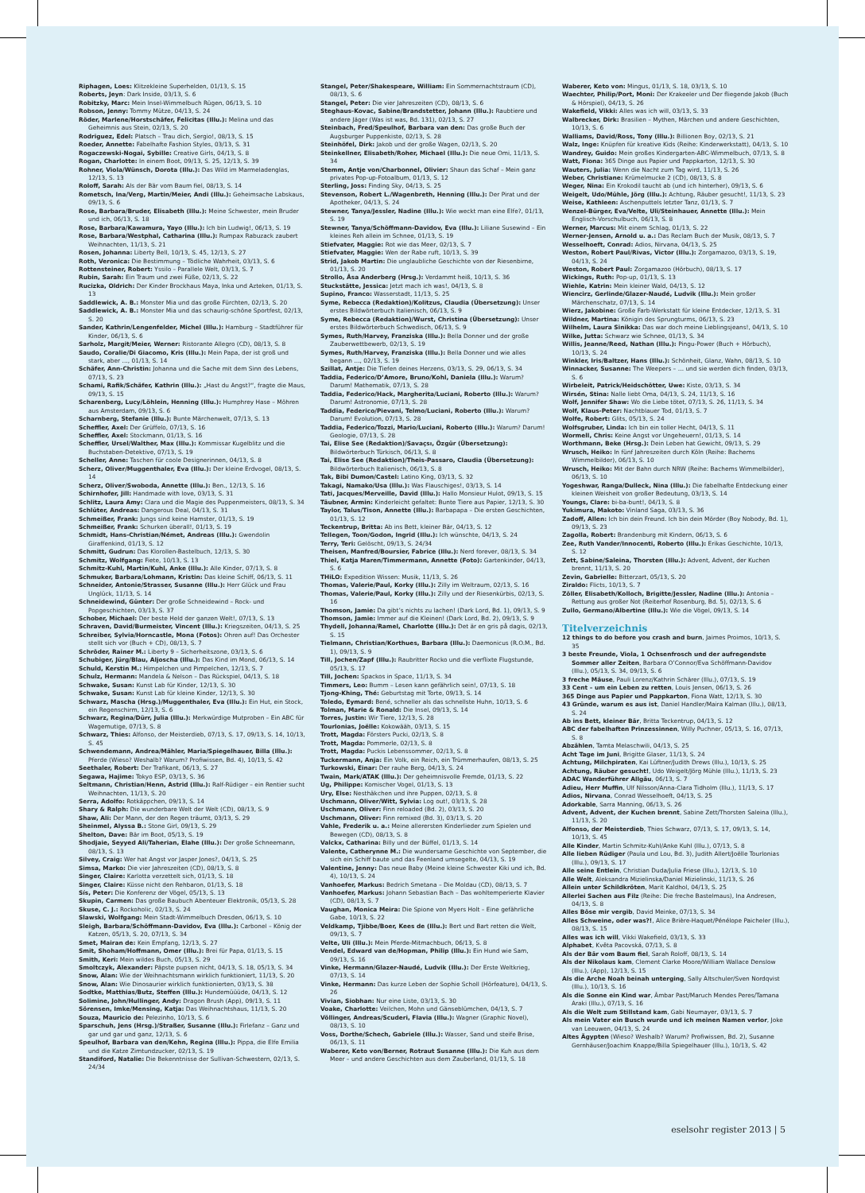Riphagen, Loes: Klitzekleine Superhelden, 01/13, S. 15
Roberts, Jeyn: Dark Inside, 03/13, S. 6
Robitzky, Marc: Mein Insel-Wimmelbuch Rügen, 06/13, S. 10
Robson, Jenny: Tommy Mütze, 04/13, S. 24
Röder, Marlene/Horstschäfer, Felicitas (Illu.): Melina und das Geheimnis aus Stein, 02/13, S. 20
Rodriguez, Edel: Platsch – Trau dich, Sergio!, 08/13, S. 15
Roeder, Annette: Fabelhafte Fashion Styles, 03/13, S. 31
Rogaczewski-Nogai, Sybille: Creative Girls, 04/13, S. 8
Rogan, Charlotte: In einem Boot, 09/13, S. 25, 12/13, S. 39
Rohner, Viola/Wünsch, Dorota (Illu.): Das Wild im Marmeladenglas, 12/13, S. 13
Roloff, Sarah: Als der Bär vom Baum fiel, 08/13, S. 14
Rometsch, Ina/Verg, Martin/Meier, Andi (Illu.): Geheimsache Labskaus, 09/13, S. 6
Rose, Barbara/Bruder, Elisabeth (Illu.): Meine Schwester, mein Bruder und ich, 06/13, S. 18
Rose, Barbara/Kawamura, Yayo (Illu.): Ich bin Ludwig!, 06/13, S. 19
Rose, Barbara/Westphal, Catharina (Illu.): Rumpax Rabuzack zaubert Weihnachten, 11/13, S. 21
Rosen, Johanna: Liberty Bell, 10/13, S. 45, 12/13, S. 27
Roth, Veronica: Die Bestimmung – Tödliche Wahrheit, 03/13, S. 6
Rottensteiner, Robert: Yssilo – Parallele Welt, 03/13, S. 7
Rubin, Sarah: Ein Traum und zwei Füße, 02/13, S. 22
Rucizka, Oldrich: Der Kinder Brockhaus Maya, Inka und Azteken, 01/13, S. 13
Saddlewick, A. B.: Monster Mia und das große Fürchten, 02/13, S. 20
Saddlewick, A. B.: Monster Mia und das schaurig-schöne Sportfest, 02/13, S. 20
Sander, Kathrin/Lengenfelder, Michel (Illu.): Hamburg – Stadtführer für Kinder, 06/13, S. 6
Sarholz, Margit/Meier, Werner: Ristorante Allegro (CD), 08/13, S. 8
Saudo, Coralie/Di Giacomo, Kris (Illu.): Mein Papa, der ist groß und stark, aber …, 01/13, S. 14
Schäfer, Ann-Christin: Johanna und die Sache mit dem Sinn des Lebens, 07/13, S. 23
Schami, Rafik/Schäfer, Kathrin (Illu.): „Hast du Angst?“, fragte die Maus, 09/13, S. 15
Scharenberg, Lucy/Löhlein, Henning (Illu.): Humphrey Hase – Möhren aus Amsterdam, 09/13, S. 6
Scharnberg, Stefanie (Illu.): Bunte Märchenwelt, 07/13, S. 13
Scheffler, Axel: Der Grüffelo, 07/13, S. 16
Scheffler, Axel: Stockmann, 01/13, S. 16
Scheffler, Ursel/Walther, Max (Illu.): Kommissar Kugelblitz und die Buchstaben-Detektive, 07/13, S. 19
Scheller, Anne: Taschen für coole Designerinnen, 04/13, S. 8
Scherz, Oliver/Muggenthaler, Eva (Illu.): Der kleine Erdvogel, 08/13, S. 14
Scherz, Oliver/Swoboda, Annette (Illu.): Ben., 12/13, S. 16
Schirnhofer, Jill: Handmade with love, 03/13, S. 31
Schlitz, Laura Amy: Clara und die Magie des Puppenmeisters, 08/13, S. 34
Schlüter, Andreas: Dangerous Deal, 04/13, S. 31
Schmeißer, Frank: Jungs sind keine Hamster, 01/13, S. 19
Schmeißer, Frank: Schurken überall!, 01/13, S. 19
Schmidt, Hans-Christian/Német, Andreas (Illu.): Gwendolin Giraffenkind, 01/13, S. 12
Schmitt, Gudrun: Das Klorollen-Bastelbuch, 12/13, S. 30
Schmitz, Wolfgang: Fiete, 10/13, S. 13
Schmitz-Kuhl, Martin/Kuhl, Anke (Illu.): Alle Kinder, 07/13, S. 8
Schmuker, Barbara/Lohmann, Kristin: Das kleine Schiff, 06/13, S. 11
Schneider, Antonie/Strasser, Susanne (Illu.): Herr Glück und Frau Unglück, 11/13, S. 14
Schneidewind, Günter: Der große Schneidewind – Rock- und Popgeschichten, 03/13, S. 37
Schober, Michael: Der beste Held der ganzen Welt!, 07/13, S. 13
Schraven, David/Burmeister, Vincent (Illu.): Kriegszeiten, 04/13, S. 25
Schreiber, Sylvia/Horncastle, Mona (Fotos): Ohren auf! Das Orchester stellt sich vor (Buch + CD), 08/13, S. 7
Schröder, Rainer M.: Liberty 9 – Sicherheitszone, 03/13, S. 6
Schubiger, Jürg/Blau, Aljoscha (Illu.): Das Kind im Mond, 06/13, S. 14
Schuld, Kerstin M.: Himpelchen und Pimpelchen, 12/13, S. 7
Schulz, Hermann: Mandela & Nelson – Das Rückspiel, 04/13, S. 18
Schwake, Susan: Kunst Lab für Kinder, 12/13, S. 30
Schwake, Susan: Kunst Lab für kleine Kinder, 12/13, S. 30
Schwarz, Mascha (Hrsg.)/Muggenthaler, Eva (Illu.): Ein Hut, ein Stock, ein Regenschirm, 12/13, S. 6
Schwarz, Regina/Dürr, Julia (Illu.): Merkwürdige Mutproben – Ein ABC für Wagemutige, 07/13, S. 8
Schwarz, Thies: Alfonso, der Meisterdieb, 07/13, S. 17, 09/13, S. 14, 10/13, S. 45
Schwendemann, Andrea/Mähler, Maria/Spiegelhauer, Billa (Illu.): Pferde (Wieso? Weshalb? Warum? Profiwissen, Bd. 4), 10/13, S. 42
Seethaler, Robert: Der Trafikant, 06/13, S. 27
Segawa, Hajime: Tokyo ESP, 03/13, S. 36
Seltmann, Christian/Henn, Astrid (Illu.): Ralf-Rüdiger – ein Rentier sucht Weihnachten, 11/13, S. 20
Serra, Adolfo: Rotkäppchen, 09/13, S. 14
Shary & Ralph: Die wunderbare Welt der Welt (CD), 08/13, S. 9
Shaw, Ali: Der Mann, der den Regen träumt, 03/13, S. 29
Sheinmel, Alyssa B.: Stone Girl, 09/13, S. 29
Shelton, Dave: Bär im Boot, 05/13, S. 19
Shodjaie, Seyyed Ali/Taherian, Elahe (Illu.): Der große Schneemann, 08/13, S. 13
Silvey, Craig: Wer hat Angst vor Jasper Jones?, 04/13, S. 25
Simsa, Marko: Die vier Jahreszeiten (CD), 08/13, S. 8
Singer, Claire: Karlotta verzettelt sich, 01/13, S. 18
Singer, Claire: Küsse nicht den Rehbaron, 01/13, S. 18
Sís, Peter: Die Konferenz der Vögel, 05/13, S. 13
Skupin, Carmen: Das große Baubuch Abenteuer Elektronik, 05/13, S. 28
Skuse, C. J.: Rockoholic, 02/13, S. 24
Slawski, Wolfgang: Mein Stadt-Wimmelbuch Dresden, 06/13, S. 10
Sleigh, Barbara/Schöffmann-Davidov, Eva (Illu.): Carbonel – König der Katzen, 05/13, S. 20, 07/13, S. 34
Smet, Mairan de: Kein Empfang, 12/13, S. 27
Smit, Shoham/Hoffmann, Omer (Illu.): Brei für Papa, 01/13, S. 15
Smith, Keri: Mein wildes Buch, 05/13, S. 29
Smoltczyk, Alexander: Päpste pupsen nicht, 04/13, S. 18, 05/13, S. 34
Snow, Alan: Wie der Weihnachtsmann wirklich funktioniert, 11/13, S. 20
Snow, Alan: Wie Dinosaurier wirklich funktionierten, 03/13, S. 38
Sodtke, Matthias/Butz, Steffen (Illu.): Hundemüüüde, 04/13, S. 12
Solimine, John/Hullinger, Andy: Dragon Brush (App), 09/13, S. 11
Sörensen, Imke/Mensing, Katja: Das Weihnachtshaus, 11/13, S. 20
Souza, Mauricio de: Pelezinho, 10/13, S. 6
Sparschuh, Jens (Hrsg.)/Straßer, Susanne (Illu.): Firlefanz – Ganz und gar und gar und ganz, 12/13, S. 6
Speulhof, Barbara van den/Kehn, Regina (Illu.): Pippa, die Elfe Emilia und die Katze Zimtundzucker, 02/13, S. 19
Standiford, Natalie: Die Bekenntnisse der Sullivan-Schwestern, 02/13, S. 24/34
Stangel, Peter/Shakespeare, William: Ein Sommernachtstraum (CD), 08/13, S. 6
Stangel, Peter: Die vier Jahreszeiten (CD), 08/13, S. 6
Steghaus-Kovac, Sabine/Brandstetter, Johann (Illu.): Raubtiere und andere Jäger (Was ist was, Bd. 131), 02/13, S. 27
Steinbach, Fred/Speulhof, Barbara van den: Das große Buch der Augsburger Puppenkiste, 02/13, S. 28
Steinhöfel, Dirk: Jakob und der große Wagen, 02/13, S. 20
Steinkellner, Elisabeth/Roher, Michael (Illu.): Die neue Omi, 11/13, S. 34
Stemm, Antje von/Charbonnel, Olivier: Shaun das Schaf – Mein ganz privates Pop-up-Fotoalbum, 01/13, S. 12
Sterling, Joss: Finding Sky, 04/13, S. 25
Stevenson, Robert L./Wagenbreth, Henning (Illu.): Der Pirat und der Apotheker, 04/13, S. 24
Stewner, Tanya/Jessler, Nadine (Illu.): Wie weckt man eine Elfe?, 01/13, S. 19
Stewner, Tanya/Schöffmann-Davidov, Eva (Illu.): Liliane Susewind – Ein kleines Reh allein im Schnee, 01/13, S. 19
Stiefvater, Maggie: Rot wie das Meer, 02/13, S. 7
Stiefvater, Maggie: Wen der Rabe ruft, 10/13, S. 39
Strid, Jakob Martin: Die unglaubliche Geschichte von der Riesenbirne, 01/13, S. 20
Strollo, Åsa Anderberg (Hrsg.): Verdammt heiß, 10/13, S. 36
Stuckstätte, Jessica: Jetzt mach ich was!, 04/13, S. 8
Supino, Franco: Wasserstadt, 11/13, S. 25
Syme, Rebecca (Redaktion)/Kolitzus, Claudia (Übersetzung): Unser erstes Bildwörterbuch Italienisch, 06/13, S. 9
Syme, Rebecca (Redaktion)/Wurst, Christina (Übersetzung): Unser erstes Bildwörterbuch Schwedisch, 06/13, S. 9
Symes, Ruth/Harvey, Franziska (Illu.): Bella Donner und der große Zauberwettbewerb, 02/13, S. 19
Symes, Ruth/Harvey, Franziska (Illu.): Bella Donner und wie alles begann …, 02/13, S. 19
Szillat, Antje: Die Tiefen deines Herzens, 03/13, S. 29, 06/13, S. 34
Taddia, Federico/D’Amore, Bruno/Kohl, Daniela (Illu.): Warum? Darum! Mathematik, 07/13, S. 28
Taddia, Federico/Hack, Margherita/Luciani, Roberto (Illu.): Warum? Darum! Astronomie, 07/13, S. 28
Taddia, Federico/Pievani, Telmo/Luciani, Roberto (Illu.): Warum? Darum! Evolution, 07/13, S. 28
Taddia, Federico/Tozzi, Mario/Luciani, Roberto (Illu.): Warum? Darum! Geologie, 07/13, S. 28
Tai, Elise See (Redaktion)/Savaçsı, Özgür (Übersetzung): Bildwörterbuch Türkisch, 06/13, S. 8
Tai, Elise See (Redaktion)/Theis-Passaro, Claudia (Übersetzung): Bildwörterbuch Italienisch, 06/13, S. 8
Tak, Bibi Dumon/Castel: Latino King, 03/13, S. 32
Takagi, Namako/Usa (Illu.): Was Flauschiges!, 03/13, S. 14
Tati, Jacques/Merveille, David (Illu.): Hallo Monsieur Hulot, 09/13, S. 15
Täubner, Armin: Kinderleicht gefaltet: Bunte Tiere aus Papier, 12/13, S. 30
Taylor, Talus/Tison, Annette (Illu.): Barbapapa – Die ersten Geschichten, 01/13, S. 12
Teckentrup, Britta: Ab ins Bett, kleiner Bär, 04/13, S. 12
Tellegen, Toon/Godon, Ingrid (Illu.): Ich wünschte, 04/13, S. 24
Terry, Teri: Gelöscht, 09/13, S. 24/34
Theisen, Manfred/Boursier, Fabrice (Illu.): Nerd forever, 08/13, S. 34
Thiel, Katja Maren/Timmermann, Annette (Foto): Gartenkinder, 04/13, S. 6
THiLO: Expedition Wissen: Musik, 11/13, S. 26
Thomas, Valerie/Paul, Korky (Illu.): Zilly im Weltraum, 02/13, S. 16
Thomas, Valerie/Paul, Korky (Illu.): Zilly und der Riesenkürbis, 02/13, S. 16
Thomson, Jamie: Da gibt’s nichts zu lachen! (Dark Lord, Bd. 1), 09/13, S. 9
Thomson, Jamie: Immer auf die Kleinen! (Dark Lord, Bd. 2), 09/13, S. 9
Thydell, Johanna/Ramel, Charlotte (Illu.): Det är en gris på dagis, 02/13, S. 15
Tielmann, Christian/Korthues, Barbara (Illu.): Daemonicus (R.O.M., Bd. 1), 09/13, S. 9
Till, Jochen/Zapf (Illu.): Raubritter Rocko und die verflixte Flugstunde, 05/13, S. 17
Till, Jochen: Spackos in Space, 11/13, S. 34
Timmers, Leo: Bumm – Lesen kann gefährlich sein!, 07/13, S. 18
Tjong-Khing, Thé: Geburtstag mit Torte, 09/13, S. 14
Toledo, Eymard: Bené, schneller als das schnellste Huhn, 10/13, S. 6
Tolman, Marie & Ronald: Die Insel, 09/13, S. 14
Torres, Justin: Wir Tiere, 12/13, S. 28
Tourlonias, Joëlle: Kokowääh, 03/13, S. 15
Trott, Magda: Försters Pucki, 02/13, S. 8
Trott, Magda: Pommerle, 02/13, S. 8
Trott, Magda: Puckis Lebenssommer, 02/13, S. 8
Tuckermann, Anja: Ein Volk, ein Reich, ein Trümmerhaufen, 08/13, S. 25
Turkowski, Einar: Der rauhe Berg, 04/13, S. 24
Twain, Mark/ATAK (Illu.): Der geheimnisvolle Fremde, 01/13, S. 22
Ug, Philippe: Komischer Vogel, 01/13, S. 13
Ury, Else: Nesthäkchen und ihre Puppen, 02/13, S. 8
Uschmann, Oliver/Witt, Sylvia: Log out!, 03/13, S. 28
Uschmann, Oliver: Finn reloaded (Bd. 2), 03/13, S. 20
Uschmann, Oliver: Finn remixed (Bd. 3), 03/13, S. 20
Vahle, Frederik u. a.: Meine allerersten Kinderlieder zum Spielen und Bewegen (CD), 08/13, S. 8
Valckx, Catharina: Billy und der Büffel, 01/13, S. 14
Valente, Catherynne M.: Die wundersame Geschichte von September, die sich ein Schiff baute und das Feenland umsegelte, 04/13, S. 19
Valentine, Jenny: Das neue Baby (Meine kleine Schwester Kiki und ich, Bd. 4), 10/13, S. 24
Vanhoefer, Markus: Bedrich Smetana – Die Moldau (CD), 08/13, S. 7
Vanhoefer, Markus: Johann Sebastian Bach – Das wohltemperierte Klavier (CD), 08/13, S. 7
Vaughan, Monica Meira: Die Spione von Myers Holt – Eine gefährliche Gabe, 10/13, S. 22
Veldkamp, Tjibbe/Boer, Kees de (Illu.): Bert und Bart retten die Welt, 09/13, S. 7
Velte, Uli (Illu.): Mein Pferde-Mitmachbuch, 06/13, S. 8
Vendel, Edward van de/Hopman, Philip (Illu.): Ein Hund wie Sam, 09/13, S. 16
Vinke, Hermann/Glazer-Naudé, Ludvik (Illu.): Der Erste Weltkrieg, 07/13, S. 14
Vinke, Hermann: Das kurze Leben der Sophie Scholl (Hörfeature), 04/13, S. 26
Vivian, Siobhan: Nur eine Liste, 03/13, S. 30
Voake, Charlotte: Veilchen, Mohn und Gänseblümchen, 04/13, S. 7
Völlinger, Andreas/Scuderi, Flavia (Illu.): Wagner (Graphic Novel), 08/13, S. 10
Voss, Dorthe/Schech, Gabriele (Illu.): Wasser, Sand und steife Brise, 06/13, S. 11
Waberer, Keto von/Berner, Rotraut Susanne (Illu.): Die Kuh aus dem Meer – und andere Geschichten aus dem Zauberland, 01/13, S. 18
Waberer, Keto von: Mingus, 01/13, S. 18, 03/13, S. 10
Waechter, Philip/Port, Moni: Der Krakeeler und Der fliegende Jakob (Buch & Hörspiel), 04/13, S. 26
Wakefield, Vikki: Alles was ich will, 03/13, S. 33
Walbrecker, Dirk: Brasilien – Mythen, Märchen und andere Geschichten, 10/13, S. 6
Walliams, David/Ross, Tony (Illu.): Billionen Boy, 02/13, S. 21
Walz, Inge: Knüpfen für kreative Kids (Reihe: Kinderwerkstatt), 04/13, S. 10
Wandrey, Guido: Mein großes Kindergarten-ABC-Wimmelbuch, 07/13, S. 8
Watt, Fiona: 365 Dinge aus Papier und Pappkarton, 12/13, S. 30
Wauters, Julia: Wenn die Nacht zum Tag wird, 11/13, S. 26
Weber, Christiane: Krümelmucke 2 (CD), 08/13, S. 8
Weger, Nina: Ein Krokodil taucht ab (und ich hinterher), 09/13, S. 6
Weigelt, Udo/Mühle, Jörg (Illu.): Achtung, Räuber gesucht!, 11/13, S. 23
Weise, Kathleen: Aschenputtels letzter Tanz, 01/13, S. 7
Wenzel-Bürger, Eva/Velte, Uli/Steinhauer, Annette (Illu.): Mein Englisch-Vorschulbuch, 06/13, S. 8
Werner, Marcus: Mit einem Schlag, 01/13, S. 22
Werner-Jensen, Arnold u. a.: Das Reclam Buch der Musik, 08/13, S. 7
Wesselhoeft, Conrad: Adios, Nirvana, 04/13, S. 25
Weston, Robert Paul/Rivas, Victor (Illu.): Zorgamazoo, 03/13, S. 19, 04/13, S. 24
Weston, Robert Paul: Zorgamazoo (Hörbuch), 08/13, S. 17
Wickings, Ruth: Pop-up, 01/13, S. 13
Wiehle, Katrin: Mein kleiner Wald, 04/13, S. 12
Wiencirz, Gerlinde/Glazer-Naudé, Ludvik (Illu.): Mein großer Märchenschatz, 07/13, S. 14
Wierz, Jakobine: Große Farb-Werkstatt für kleine Entdecker, 12/13, S. 31
Wildner, Martina: Königin des Sprungturms, 06/13, S. 23
Wilhelm, Laura Sinikka: Das war doch meine Lieblingsjeans!, 04/13, S. 10
Wilke, Jutta: Schwarz wie Schnee, 01/13, S. 34
Willis, Jeanne/Reed, Nathan (Illu.): Pingu-Power (Buch + Hörbuch), 10/13, S. 24
Winkler, Iris/Baltzer, Hans (Illu.): Schönheit, Glanz, Wahn, 08/13, S. 10
Winnacker, Susanne: The Weepers – … und sie werden dich finden, 03/13, S. 6
Wirbeleit, Patrick/Heidschötter, Uwe: Kiste, 03/13, S. 34
Wirsén, Stina: Nalle liebt Oma, 04/13, S. 24, 11/13, S. 16
Wolf, Jennifer Shaw: Wo die Liebe tötet, 07/13, S. 26, 11/13, S. 34
Wolf, Klaus-Peter: Nachtblauer Tod, 01/13, S. 7
Wolfe, Robert: Glits, 05/13, S. 24
Wolfsgruber, Linda: Ich bin ein toller Hecht, 04/13, S. 11
Wormell, Chris: Keine Angst vor Ungeheuern!, 01/13, S. 14
Worthmann, Beke (Hrsg.): Dein Leben hat Gewicht, 09/13, S. 29
Wrusch, Heiko: In fünf Jahreszeiten durch Köln (Reihe: Bachems Wimmelbilder), 06/13, S. 10
Wrusch, Heiko: Mit der Bahn durch NRW (Reihe: Bachems Wimmelbilder), 06/13, S. 10
Yogeshwar, Ranga/Dulleck, Nina (Illu.): Die fabelhafte Entdeckung einer kleinen Weisheit von großer Bedeutung, 03/13, S. 14
Youngs, Clare: bi-ba-bunt!, 04/13, S. 8
Yukimura, Makoto: Vinland Saga, 03/13, S. 36
Zadoff, Allen: Ich bin dein Freund. Ich bin dein Mörder (Boy Nobody, Bd. 1), 09/13, S. 23
Zagolla, Robert: Brandenburg mit Kindern, 06/13, S. 6
Zee, Ruth Vander/Innocenti, Roberto (Illu.): Erikas Geschichte, 10/13, S. 12
Zett, Sabine/Saleina, Thorsten (Illu.): Advent, Advent, der Kuchen brennt, 11/13, S. 20
Zevin, Gabrielle: Bitterzart, 05/13, S. 20
Ziraldo: Flicts, 10/13, S. 7
Zöller, Elisabeth/Kolloch, Brigitte/Jessler, Nadine (Illu.): Antonia – Rettung aus großer Not (Reiterhof Rosenburg, Bd. 5), 02/13, S. 6
Zullo, Germano/Albertine (Illu.): Wie die Vögel, 09/13, S. 14
Titelverzeichnis
12 things to do before you crash and burn, Jaimes Proimos, 10/13, S. 35
3 beste Freunde, Viola, 1 Ochsenfrosch und der aufregendste Sommer aller Zeiten, Barbara O’Connor/Eva Schöffmann-Davidov (Illu.), 05/13, S. 34, 09/13, S. 6
3 freche Mäuse, Pauli Lorenz/Kathrin Schärer (Illu.), 07/13, S. 19
33 Cent – um ein Leben zu retten, Louis Jensen, 06/13, S. 26
365 Dinge aus Papier und Pappkarton, Fiona Watt, 12/13, S. 30
43 Gründe, warum es aus ist, Daniel Handler/Maira Kalman (Illu.), 08/13, S. 24
Ab ins Bett, kleiner Bär, Britta Teckentrup, 04/13, S. 12
ABC der fabelhaften Prinzessinnen, Willy Puchner, 05/13, S. 16, 07/13, S. 8
Abzählen, Tamta Melaschwili, 04/13, S. 25
Acht Tage im Juni, Brigitte Glaser, 11/13, S. 24
Achtung, Milchpiraten, Kai Lüftner/Judith Drews (Illu.), 10/13, S. 25
Achtung, Räuber gesucht!, Udo Weigelt/Jörg Mühle (Illu.), 11/13, S. 23
ADAC Wanderführer Allgäu, 06/13, S. 7
Adieu, Herr Muffin, Ulf Nilsson/Anna-Clara Tidholm (Illu.), 11/13, S. 17
Adios, Nirvana, Conrad Wesselhoeft, 04/13, S. 25
Adorkable, Sarra Manning, 06/13, S. 26
Advent, Advent, der Kuchen brennt, Sabine Zett/Thorsten Saleina (Illu.), 11/13, S. 20
Alfonso, der Meisterdieb, Thies Schwarz, 07/13, S. 17, 09/13, S. 14, 10/13, S. 45
Alle Kinder, Martin Schmitz-Kuhl/Anke Kuhl (Illu.), 07/13, S. 8
Alle lieben Rüdiger (Paula und Lou, Bd. 3), Judith Allert/Joëlle Tourlonias (Illu.), 09/13, S. 17
Alle seine Entlein, Christian Duda/Julia Friese (Illu.), 12/13, S. 10
Alle Welt, Aleksandra Mizielinska/Daniel Mizielinski, 11/13, S. 26
Allein unter Schildkröten, Marit Kaldhol, 04/13, S. 25
Allerlei Sachen aus Filz (Reihe: Die freche Bastelmaus), Ina Andresen, 04/13, S. 8
Alles Böse mir vergib, David Meinke, 07/13, S. 34
Alles Schweine, oder was?!, Alice Brière-Haquet/Pénélope Paicheler (Illu.), 08/13, S. 15
Alles was ich will, Vikki Wakefield, 03/13, S. 33
Alphabet, Květa Pacovská, 07/13, S. 8
Als der Bär vom Baum fiel, Sarah Roloff, 08/13, S. 14
Als der Nikolaus kam, Clement Clarke Moore/William Wallace Denslow (Illu.), (App), 12/13, S. 15
Als die Arche Noah beinah unterging, Sally Altschuler/Sven Nordqvist (Illu.), 10/13, S. 16
Als die Sonne ein Kind war, Âmbar Past/Maruch Mendes Peres/Tamana Araki (Illu.), 07/13, S. 16
Als die Welt zum Stillstand kam, Gabi Neumayer, 03/13, S. 7
Als mein Vater ein Busch wurde und ich meinen Namen verlor, Joke van Leeuwen, 04/13, S. 24
Altes Ägypten (Wieso? Weshalb? Warum? Profiwissen, Bd. 2), Susanne Gernhäuser/Joachim Knappe/Billa Spiegelhauer (Illu.), 10/13, S. 42
eselsohr register 2013 | 5